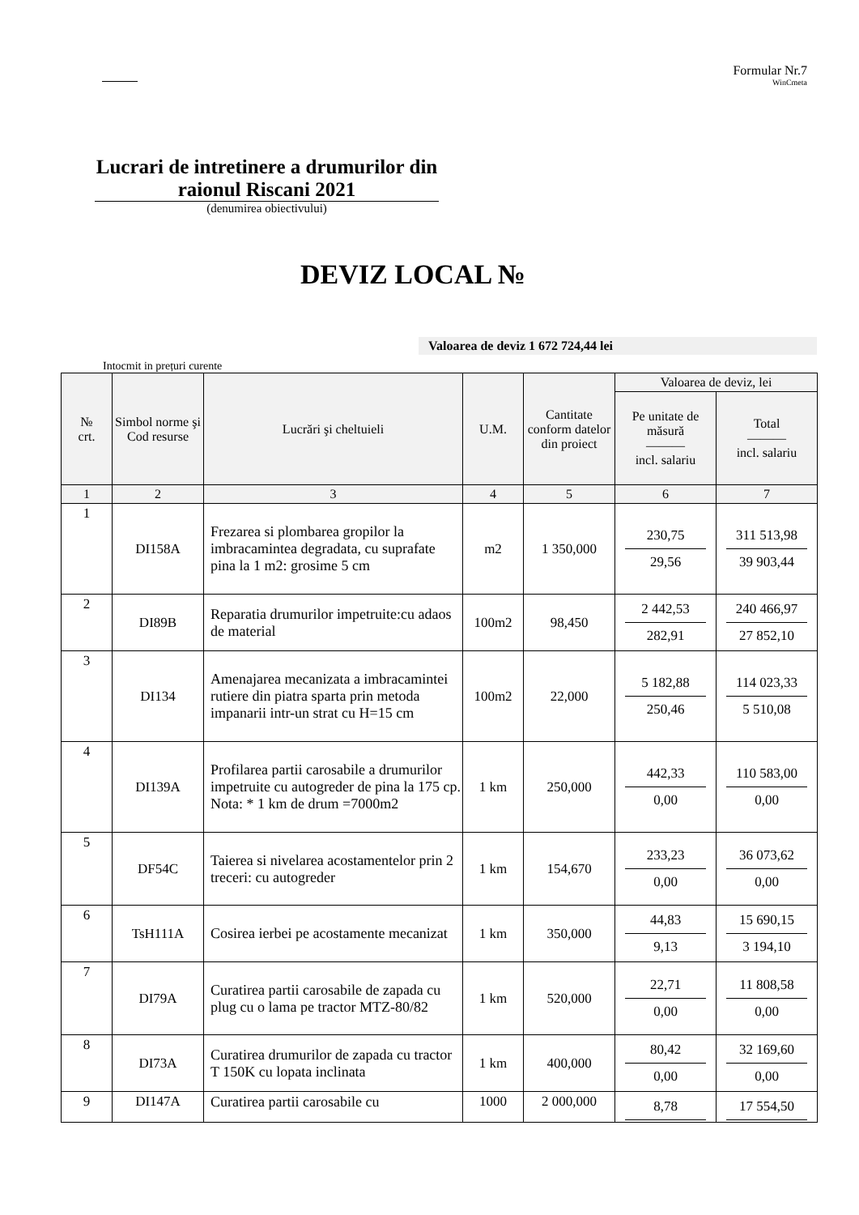Formular Nr.7
WinCmeta
Lucrari de intretinere a drumurilor din raionul Riscani 2021
(denumirea obiectivului)
DEVIZ LOCAL №
Valoarea de deviz 1 672 724,44 lei
Intocmit in prețuri curente
| № crt. | Simbol norme şi Cod resurse | Lucrări şi cheltuieli | U.M. | Cantitate conform datelor din proiect | Valoarea de deviz, lei | |
| --- | --- | --- | --- | --- | --- | --- |
| | | | | | Pe unitate de măsură ——— incl. salariu | Total ——— incl. salariu |
| 1 | 2 | 3 | 4 | 5 | 6 | 7 |
| 1 | DI158A | Frezarea si plombarea gropilor la imbracamintea degradata, cu suprafate pina la 1 m2: grosime 5 cm | m2 | 1 350,000 | 230,75 29,56 | 311 513,98 39 903,44 |
| 2 | DI89B | Reparatia drumurilor impetruite:cu adaos de material | 100m2 | 98,450 | 2 442,53 282,91 | 240 466,97 27 852,10 |
| 3 | DI134 | Amenajarea mecanizata a imbracamintei rutiere din piatra sparta prin metoda impanarii intr-un strat cu H=15 cm | 100m2 | 22,000 | 5 182,88 250,46 | 114 023,33 5 510,08 |
| 4 | DI139A | Profilarea partii carosabile a drumurilor impetruite cu autogreder de pina la 175 cp. Nota: * 1 km de drum =7000m2 | 1 km | 250,000 | 442,33 0,00 | 110 583,00 0,00 |
| 5 | DF54C | Taierea si nivelarea acostamentelor prin 2 treceri: cu autogreder | 1 km | 154,670 | 233,23 0,00 | 36 073,62 0,00 |
| 6 | TsH111A | Cosirea ierbei pe acostamente mecanizat | 1 km | 350,000 | 44,83 9,13 | 15 690,15 3 194,10 |
| 7 | DI79A | Curatirea partii carosabile de zapada cu plug cu o lama pe tractor MTZ-80/82 | 1 km | 520,000 | 22,71 0,00 | 11 808,58 0,00 |
| 8 | DI73A | Curatirea drumurilor de zapada cu tractor T 150K cu lopata inclinata | 1 km | 400,000 | 80,42 0,00 | 32 169,60 0,00 |
| 9 | DI147A | Curatirea partii carosabile cu | 1000 | 2 000,000 | 8,78 | 17 554,50 |